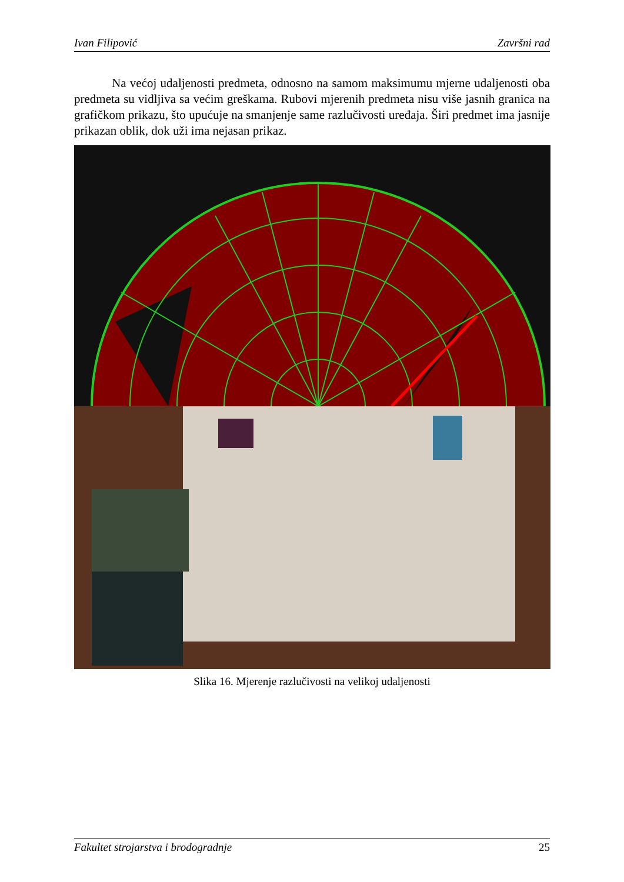Ivan Filipović Završni rad
Na većoj udaljenosti predmeta, odnosno na samom maksimumu mjerne udaljenosti oba predmeta su vidljiva sa većim greškama. Rubovi mjerenih predmeta nisu više jasnih granica na grafičkom prikazu, što upućuje na smanjenje same razlučivosti uređaja. Širi predmet ima jasnije prikazan oblik, dok uži ima nejasan prikaz.
Slika 16. Mjerenje razlučivosti na velikoj udaljenosti
Fakultet strojarstva i brodogradnje 25